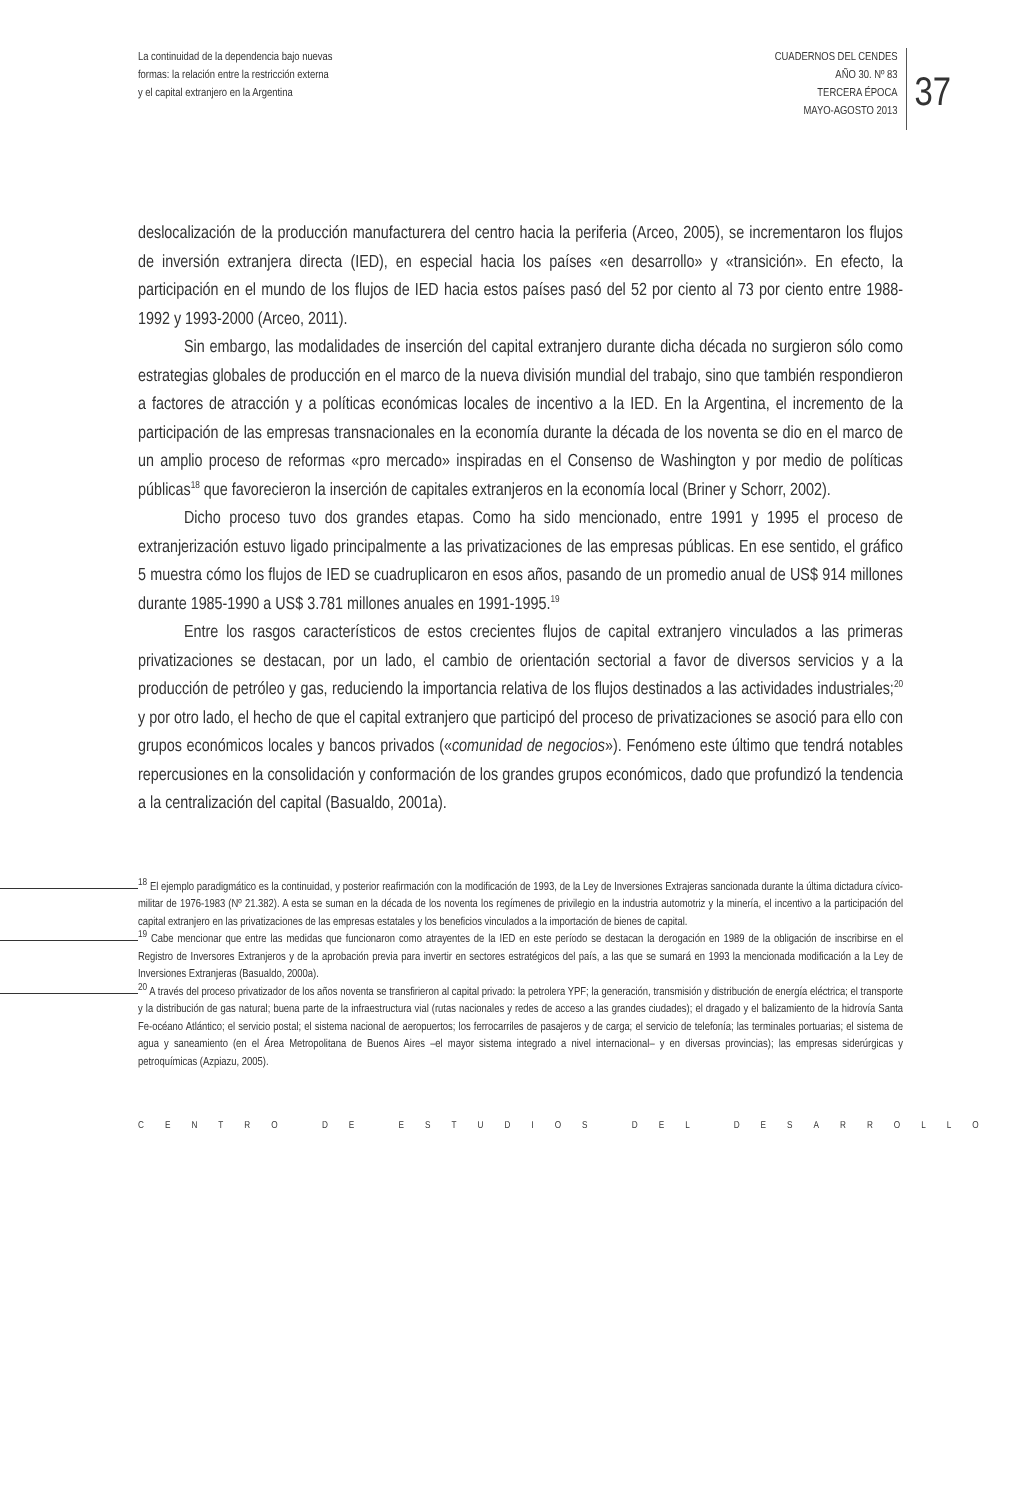La continuidad de la dependencia bajo nuevas
formas: la relación entre la restricción externa
y el capital extranjero en la Argentina
CUADERNOS DEL CENDES
AÑO 30. Nº 83
TERCERA ÉPOCA
MAYO-AGOSTO 2013
37
deslocalización de la producción manufacturera del centro hacia la periferia (Arceo, 2005), se incrementaron los flujos de inversión extranjera directa (IED), en especial hacia los países «en desarrollo» y «transición». En efecto, la participación en el mundo de los flujos de IED hacia estos países pasó del 52 por ciento al 73 por ciento entre 1988-1992 y 1993-2000 (Arceo, 2011).
Sin embargo, las modalidades de inserción del capital extranjero durante dicha década no surgieron sólo como estrategias globales de producción en el marco de la nueva división mundial del trabajo, sino que también respondieron a factores de atracción y a políticas económicas locales de incentivo a la IED. En la Argentina, el incremento de la participación de las empresas transnacionales en la economía durante la década de los noventa se dio en el marco de un amplio proceso de reformas «pro mercado» inspiradas en el Consenso de Washington y por medio de políticas públicas<sup>18</sup> que favorecieron la inserción de capitales extranjeros en la economía local (Briner y Schorr, 2002).
Dicho proceso tuvo dos grandes etapas. Como ha sido mencionado, entre 1991 y 1995 el proceso de extranjerización estuvo ligado principalmente a las privatizaciones de las empresas públicas. En ese sentido, el gráfico 5 muestra cómo los flujos de IED se cuadruplicaron en esos años, pasando de un promedio anual de US$ 914 millones durante 1985-1990 a US$ 3.781 millones anuales en 1991-1995.<sup>19</sup>
Entre los rasgos característicos de estos crecientes flujos de capital extranjero vinculados a las primeras privatizaciones se destacan, por un lado, el cambio de orientación sectorial a favor de diversos servicios y a la producción de petróleo y gas, reduciendo la importancia relativa de los flujos destinados a las actividades industriales;<sup>20</sup> y por otro lado, el hecho de que el capital extranjero que participó del proceso de privatizaciones se asoció para ello con grupos económicos locales y bancos privados («comunidad de negocios»). Fenómeno este último que tendrá notables repercusiones en la consolidación y conformación de los grandes grupos económicos, dado que profundizó la tendencia a la centralización del capital (Basualdo, 2001a).
<sup>18</sup> El ejemplo paradigmático es la continuidad, y posterior reafirmación con la modificación de 1993, de la Ley de Inversiones Extrajeras sancionada durante la última dictadura cívico-militar de 1976-1983 (Nº 21.382). A esta se suman en la década de los noventa los regímenes de privilegio en la industria automotriz y la minería, el incentivo a la participación del capital extranjero en las privatizaciones de las empresas estatales y los beneficios vinculados a la importación de bienes de capital.
<sup>19</sup> Cabe mencionar que entre las medidas que funcionaron como atrayentes de la IED en este período se destacan la derogación en 1989 de la obligación de inscribirse en el Registro de Inversores Extranjeros y de la aprobación previa para invertir en sectores estratégicos del país, a las que se sumará en 1993 la mencionada modificación a la Ley de Inversiones Extranjeras (Basualdo, 2000a).
<sup>20</sup> A través del proceso privatizador de los años noventa se transfirieron al capital privado: la petrolera YPF; la generación, transmisión y distribución de energía eléctrica; el transporte y la distribución de gas natural; buena parte de la infraestructura vial (rutas nacionales y redes de acceso a las grandes ciudades); el dragado y el balizamiento de la hidrovía Santa Fe-océano Atlántico; el servicio postal; el sistema nacional de aeropuertos; los ferrocarriles de pasajeros y de carga; el servicio de telefonía; las terminales portuarias; el sistema de agua y saneamiento (en el Área Metropolitana de Buenos Aires –el mayor sistema integrado a nivel internacional– y en diversas provincias); las empresas siderúrgicas y petroquímicas (Azpiazu, 2005).
CENTRO DE ESTUDIOS DEL DESARROLLO